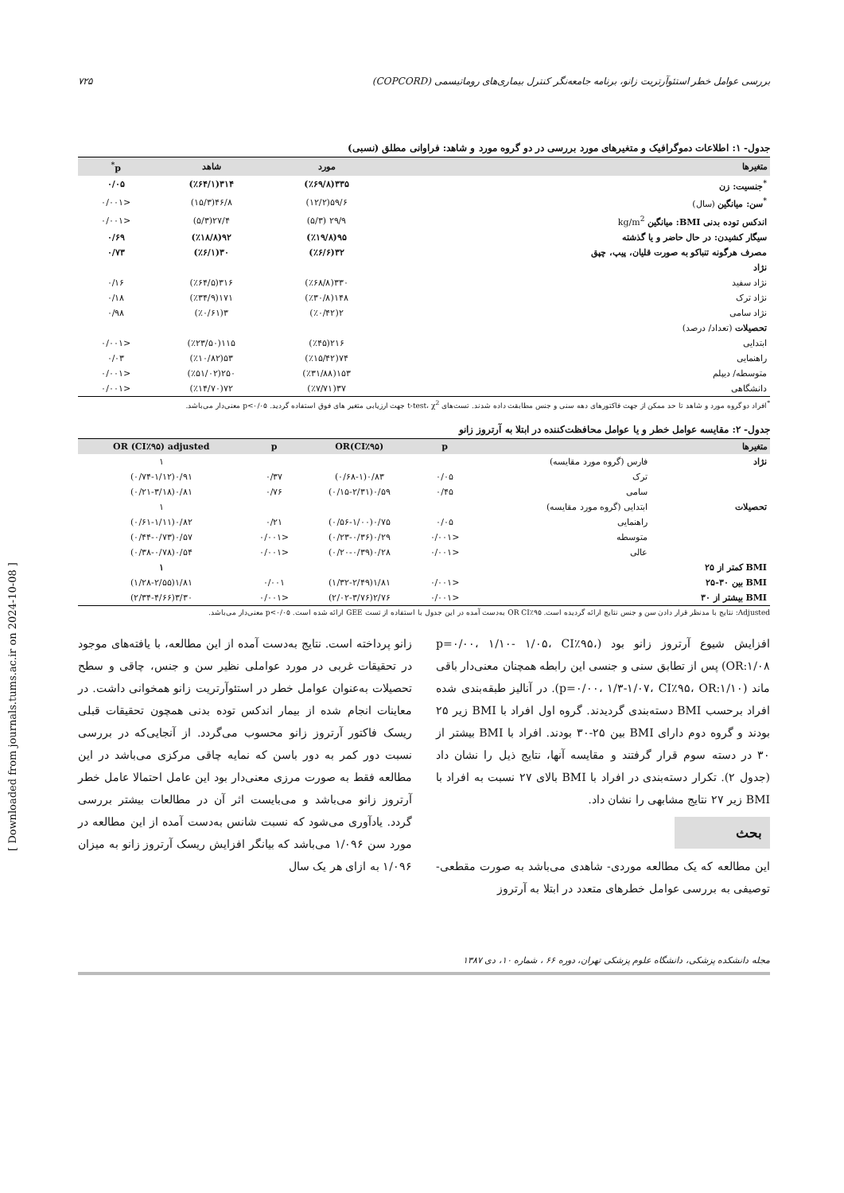بررسی عوامل خطر استئوآرتریت زانو، برنامه جامعه‌نگر کنترل بیماری‌های روماتیسمی (COPCORD) ۷۲۵
جدول- ۱: اطلاعات دموگرافیک و متغیرهای مورد بررسی در دو گروه مورد و شاهد: فراوانی مطلق (نسبی)
| متغیرها | مورد | شاهد | p<sup>*</sup> |
| --- | --- | --- | --- |
| <sup>*</sup> جنسیت: زن | ۳۳۵(٪۶۹/۸) | ۳۱۴(٪۶۴/۱) | ۰/۰۵ |
| <sup>*</sup> سن: میانگین (سال) | ۵۹/۶(۱۲/۲) | ۴۶/۸(۱۵/۳) | <۰/۰۰۱ |
| اندکس توده بدنی BMI: میانگین kg/m<sup>2</sup> | ۲۹/۹ (۵/۳) | ۲۷/۴(۵/۳) | <۰/۰۰۱ |
| سیگار کشیدن: در حال حاضر و یا گذشته | ۹۵(٪۱۹/۸) | ۹۲(٪۱۸/۸) | ۰/۶۹ |
| مصرف هرگونه تنباکو به صورت قلیان، پیپ، چپق | ۳۲(٪۶/۶) | ۳۰(٪۶/۱) | ۰/۷۳ |
| نژاد | | | |
| نژاد سفید | ۳۳۰(٪۶۸/۸) | ۳۱۶(٪۶۴/۵) | ۰/۱۶ |
| نژاد ترک | ۱۴۸(٪۳۰/۸) | ۱۷۱(٪۳۴/۹) | ۰/۱۸ |
| نژاد سامی | ۲(٪۰/۴۲) | ۳(٪۰/۶۱) | ۰/۹۸ |
| تحصیلات (تعداد/ درصد) | | | |
| ابتدایی | ۲۱۶(٪۴۵) | ۱۱۵(٪۲۳/۵۰) | <۰/۰۰۱ |
| راهنمایی | ۷۴(٪۱۵/۴۲) | ۵۳(٪۱۰/۸۲) | ۰/۰۳ |
| متوسطه/ دیپلم | ۱۵۳(٪۳۱/۸۸) | ۲۵۰(٪۵۱/۰۲) | <۰/۰۰۱ |
| دانشگاهی | ۳۷(٪۷/۷۱) | ۷۲(٪۱۴/۷۰) | <۰/۰۰۱ |
<sup>*</sup> افراد دو گروه مورد و شاهد تا حد ممکن از جهت فاکتورهای دهه سنی و جنس مطابقت داده شدند. تست‌های t-test، χ<sup>2</sup> جهت ارزیابی متغیر های فوق استفاده گردید. p<۰/۰۵ معنی‌دار می‌باشد.
جدول- ۲: مقایسه عوامل خطر و یا عوامل محافظت‌کننده در ابتلا به آرتروز زانو
| متغیرها | | p | OR(CI٪۹۵) | p | OR (CI٪۹۵) adjusted |
| --- | --- | --- | --- | --- | --- |
| نژاد | فارس (گروه مورد مقایسه) | | | | ۱ |
| | ترک | ۰/۰۵ | ۰/۸۳(۰/۶۸-۱) | ۰/۳۷ | ۰/۹۱(۰/۷۴-۱/۱۲) |
| | سامی | ۰/۴۵ | ۰/۵۹(۰/۱۵-۲/۳۱) | ۰/۷۶ | ۰/۸۱(۰/۲۱-۳/۱۸) |
| تحصیلات | ابتدایی (گروه مورد مقایسه) | | | | ۱ |
| | راهنمایی | ۰/۰۵ | ۰/۷۵(۰/۵۶-۱/۰۰) | ۰/۲۱ | ۰/۸۲(۰/۶۱-۱/۱۱) |
| | متوسطه | <۰/۰۰۱ | ۰/۲۹(۰/۲۳-۰/۳۶) | <۰/۰۰۱ | ۰/۵۷(۰/۴۴-۰/۷۳) |
| | عالی | <۰/۰۰۱ | ۰/۲۸(۰/۲۰-۰/۳۹) | <۰/۰۰۱ | ۰/۵۴(۰/۳۸-۰/۷۸) |
| BMI کمتر از ۲۵ | | | | | ۱ |
| BMI بین ۳۰-۲۵ | | <۰/۰۰۱ | ۱/۸۱(۱/۳۲-۲/۴۹) | ۰/۰۰۱ | ۱/۸۱(۱/۲۸-۲/۵۵) |
| BMI بیشتر از ۳۰ | | <۰/۰۰۱ | ۲/۷۶(۲/۰۲-۳/۷۶) | <۰/۰۰۱ | ۳/۳۰(۲/۳۴-۴/۶۶) |
Adjusted: نتایج با مدنظر قرار دادن سن و جنس نتایج ارائه گردیده است. OR CI٪۹۵ به‌دست آمده در این جدول با استفاده از تست GEE ارائه شده است. p<۰/۰۵ معنی‌دار می‌باشد.
افزایش شیوع آرتروز زانو بود (p=۰/۰۰، ۱/۱۰- ۱/۰۵، CI٪۹۵، OR:۱/۰۸) پس از تطابق سنی و جنسی این رابطه همچنان معنی‌دار باقی ماند (p=۰/۰۰، ۱/۳-۱/۰۷، CI٪۹۵، OR:۱/۱۰). در آنالیز طبقه‌بندی شده افراد برحسب BMI دسته‌بندی گردیدند. گروه اول افراد با BMI زیر ۲۵ بودند و گروه دوم دارای BMI بین ۲۵-۳۰ بودند. افراد با BMI بیشتر از ۳۰ در دسته سوم قرار گرفتند و مقایسه آنها، نتایج ذیل را نشان داد (جدول ۲). تکرار دسته‌بندی در افراد با BMI بالای ۲۷ نسبت به افراد با BMI زیر ۲۷ نتایج مشابهی را نشان داد.
بحث
این مطالعه که یک مطالعه موردی- شاهدی می‌باشد به صورت مقطعی- توصیفی به بررسی عوامل خطرهای متعدد در ابتلا به آرتروز
زانو پرداخته است. نتایج به‌دست آمده از این مطالعه، با یافته‌های موجود در تحقیقات غربی در مورد عواملی نظیر سن و جنس، چاقی و سطح تحصیلات به‌عنوان عوامل خطر در استئوآرتریت زانو همخوانی داشت. در معاینات انجام شده از بیمار اندکس توده بدنی همچون تحقیقات قبلی ریسک فاکتور آرتروز زانو محسوب می‌گردد. از آنجایی‌که در بررسی نسبت دور کمر به دور باسن که نمایه چاقی مرکزی می‌باشد در این مطالعه فقط به صورت مرزی معنی‌دار بود این عامل احتمالا عامل خطر آرتروز زانو می‌باشد و می‌بایست اثر آن در مطالعات بیشتر بررسی گردد. یادآوری می‌شود که نسبت شانس به‌دست آمده از این مطالعه در مورد سن ۱/۰۹۶ می‌باشد که بیانگر افزایش ریسک آرتروز زانو به میزان ۱/۰۹۶ به ازای هر یک سال
مجله دانشکده پزشکی، دانشگاه علوم پزشکی تهران، دوره ۶۶ ، شماره ۱۰، دی ۱۳۸۷
[ Downloaded from journals.tums.ac.ir on 2024-10-08 ]